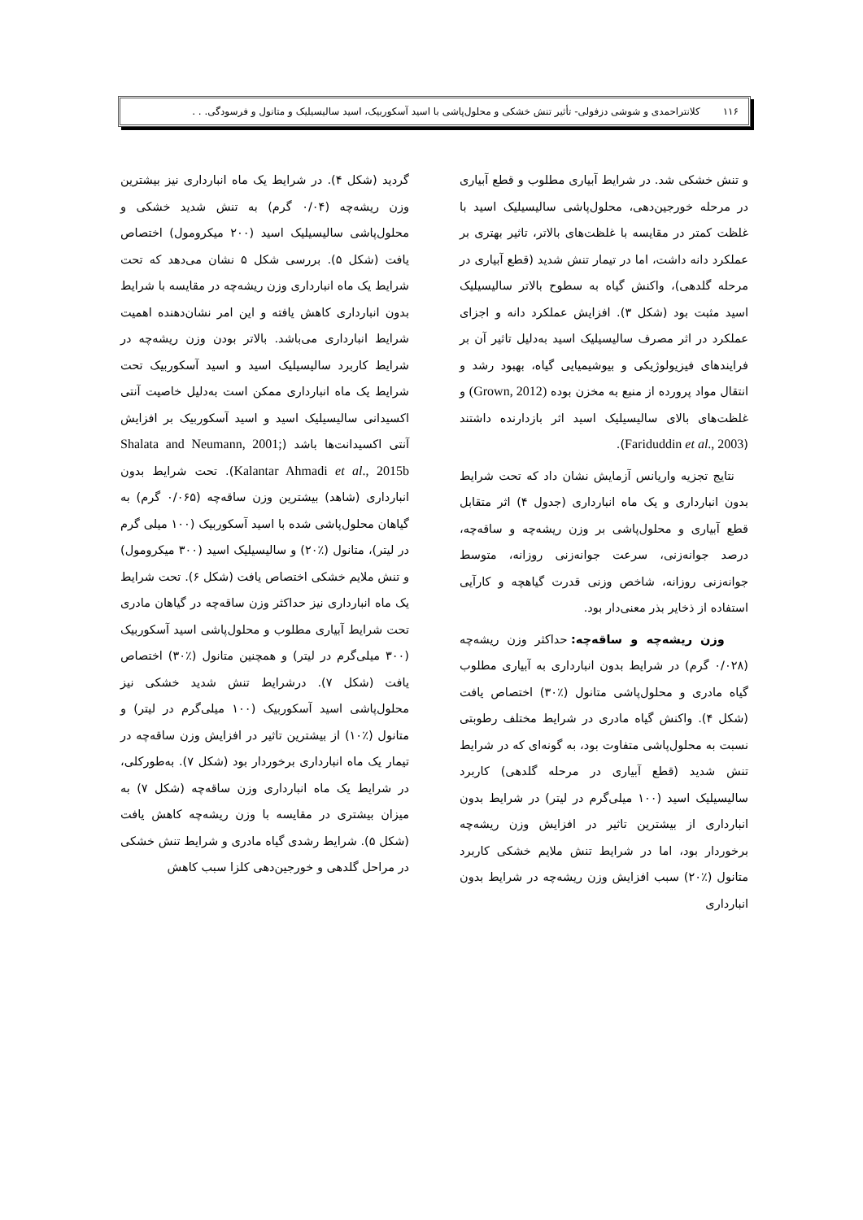۱۱۶ کلانتراحمدی و شوشی دزفولی- تأثیر تنش خشکی و محلول‌پاشی با اسید آسکوربیک، اسید سالیسیلیک و متانول و فرسودگی. . .
و تنش خشکی شد. در شرایط آبیاری مطلوب و قطع آبیاری در مرحله خورجین‌دهی، محلول‌پاشی سالیسیلیک اسید با غلظت کمتر در مقایسه با غلظت‌های بالاتر، تاثیر بهتری بر عملکرد دانه داشت، اما در تیمار تنش شدید (قطع آبیاری در مرحله گلدهی)، واکنش گیاه به سطوح بالاتر سالیسیلیک اسید مثبت بود (شکل ۳). افزایش عملکرد دانه و اجزای عملکرد در اثر مصرف سالیسیلیک اسید به‌دلیل تاثیر آن بر فرایندهای فیزیولوژیکی و بیوشیمیایی گیاه، بهبود رشد و انتقال مواد پرورده از منبع به مخزن بوده (Grown, 2012) و غلظت‌های بالای سالیسیلیک اسید اثر بازدارنده داشتند (Fariduddin et al., 2003).
نتایج تجزیه واریانس آزمایش نشان داد که تحت شرایط بدون انبارداری و یک ماه انبارداری (جدول ۴) اثر متقابل قطع آبیاری و محلول‌پاشی بر وزن ریشه‌چه و ساقه‌چه، درصد جوانه‌زنی، سرعت جوانه‌زنی روزانه، متوسط جوانه‌زنی روزانه، شاخص وزنی قدرت گیاهچه و کارآیی استفاده از ذخایر بذر معنی‌دار بود.
وزن ریشه‌چه و ساقه‌چه: حداکثر وزن ریشه‌چه (۰/۰۲۸ گرم) در شرایط بدون انبارداری به آبیاری مطلوب گیاه مادری و محلول‌پاشی متانول (٪۳۰) اختصاص یافت (شکل ۴). واکنش گیاه مادری در شرایط مختلف رطوبتی نسبت به محلول‌پاشی متفاوت بود، به گونه‌ای که در شرایط تنش شدید (قطع آبیاری در مرحله گلدهی) کاربرد سالیسیلیک اسید (۱۰۰ میلی‌گرم در لیتر) در شرایط بدون انبارداری از بیشترین تاثیر در افزایش وزن ریشه‌چه برخوردار بود، اما در شرایط تنش ملایم خشکی کاربرد متانول (٪۲۰) سبب افزایش وزن ریشه‌چه در شرایط بدون انبارداری
گردید (شکل ۴). در شرایط یک ماه انبارداری نیز بیشترین وزن ریشه‌چه (۰/۰۴ گرم) به تنش شدید خشکی و محلول‌پاشی سالیسیلیک اسید (۲۰۰ میکرومول) اختصاص یافت (شکل ۵). بررسی شکل ۵ نشان می‌دهد که تحت شرایط یک ماه انبارداری وزن ریشه‌چه در مقایسه با شرایط بدون انبارداری کاهش یافته و این امر نشان‌دهنده اهمیت شرایط انبارداری می‌باشد. بالاتر بودن وزن ریشه‌چه در شرایط کاربرد سالیسیلیک اسید و اسید آسکوربیک تحت شرایط یک ماه انبارداری ممکن است به‌دلیل خاصیت آنتی اکسیدانی سالیسیلیک اسید و اسید آسکوربیک بر افزایش آنتی اکسیدانت‌ها باشد (Shalata and Neumann, 2001; Kalantar Ahmadi et al., 2015b). تحت شرایط بدون انبارداری (شاهد) بیشترین وزن ساقه‌چه (۰/۰۶۵ گرم) به گیاهان محلول‌پاشی شده با اسید آسکوربیک (۱۰۰ میلی گرم در لیتر)، متانول (٪۲۰) و سالیسیلیک اسید (۳۰۰ میکرومول) و تنش ملایم خشکی اختصاص یافت (شکل ۶). تحت شرایط یک ماه انبارداری نیز حداکثر وزن ساقه‌چه در گیاهان مادری تحت شرایط آبیاری مطلوب و محلول‌پاشی اسید آسکوربیک (۳۰۰ میلی‌گرم در لیتر) و همچنین متانول (٪۳۰) اختصاص یافت (شکل ۷). درشرایط تنش شدید خشکی نیز محلول‌پاشی اسید آسکوربیک (۱۰۰ میلی‌گرم در لیتر) و متانول (٪۱۰) از بیشترین تاثیر در افزایش وزن ساقه‌چه در تیمار یک ماه انبارداری برخوردار بود (شکل ۷). به‌طورکلی، در شرایط یک ماه انبارداری وزن ساقه‌چه (شکل ۷) به میزان بیشتری در مقایسه با وزن ریشه‌چه کاهش یافت (شکل ۵). شرایط رشدی گیاه مادری و شرایط تنش خشکی در مراحل گلدهی و خورجین‌دهی کلزا سبب کاهش